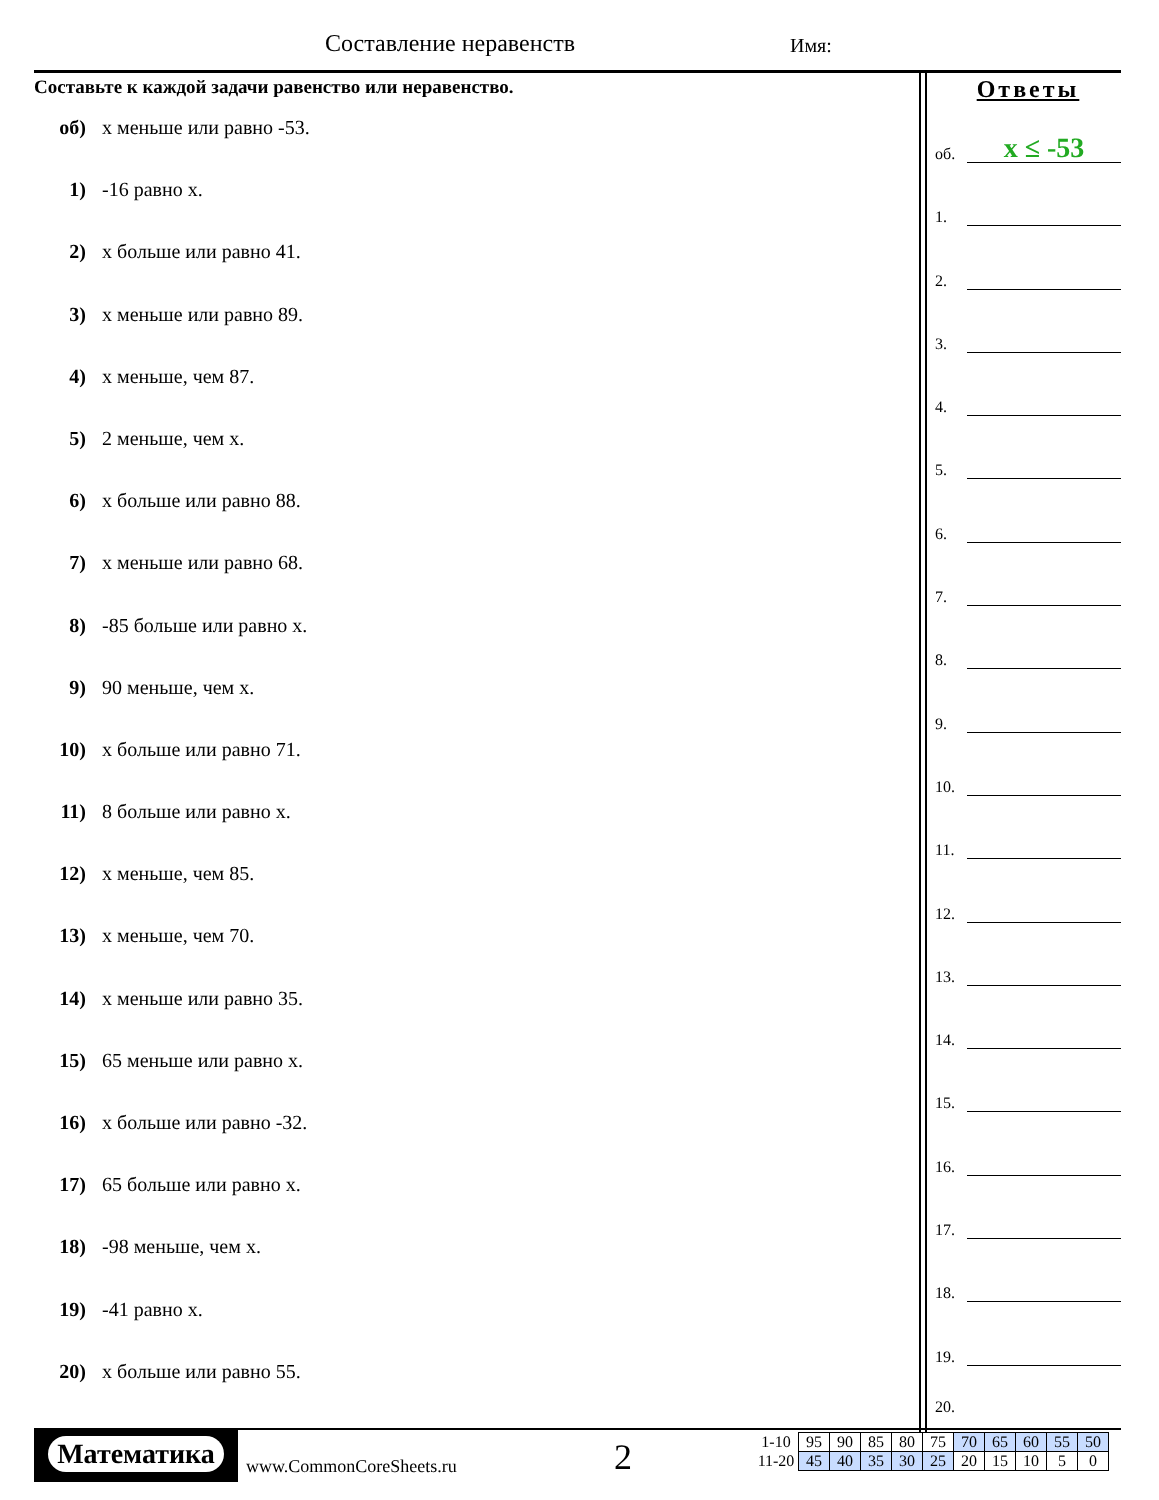Составление неравенств Имя:
Составьте к каждой задачи равенство или неравенство.
об) x меньше или равно -53.
1) -16 равно x.
2) x больше или равно 41.
3) x меньше или равно 89.
4) x меньше, чем 87.
5) 2 меньше, чем x.
6) x больше или равно 88.
7) x меньше или равно 68.
8) -85 больше или равно x.
9) 90 меньше, чем x.
10) x больше или равно 71.
11) 8 больше или равно x.
12) x меньше, чем 85.
13) x меньше, чем 70.
14) x меньше или равно 35.
15) 65 меньше или равно x.
16) x больше или равно -32.
17) 65 больше или равно x.
18) -98 меньше, чем x.
19) -41 равно x.
20) x больше или равно 55.
Ответы
об.
x ≤ -53
1.
2.
3.
4.
5.
6.
7.
8.
9.
10.
11.
12.
13.
14.
15.
16.
17.
18.
19.
20.
Математика
www.CommonCoreSheets.ru 2
| 1-10 | 95 | 90 | 85 | 80 | 75 | 70 | 65 | 60 | 55 | 50 |
| 11-20 | 45 | 40 | 35 | 30 | 25 | 20 | 15 | 10 | 5 | 0 |